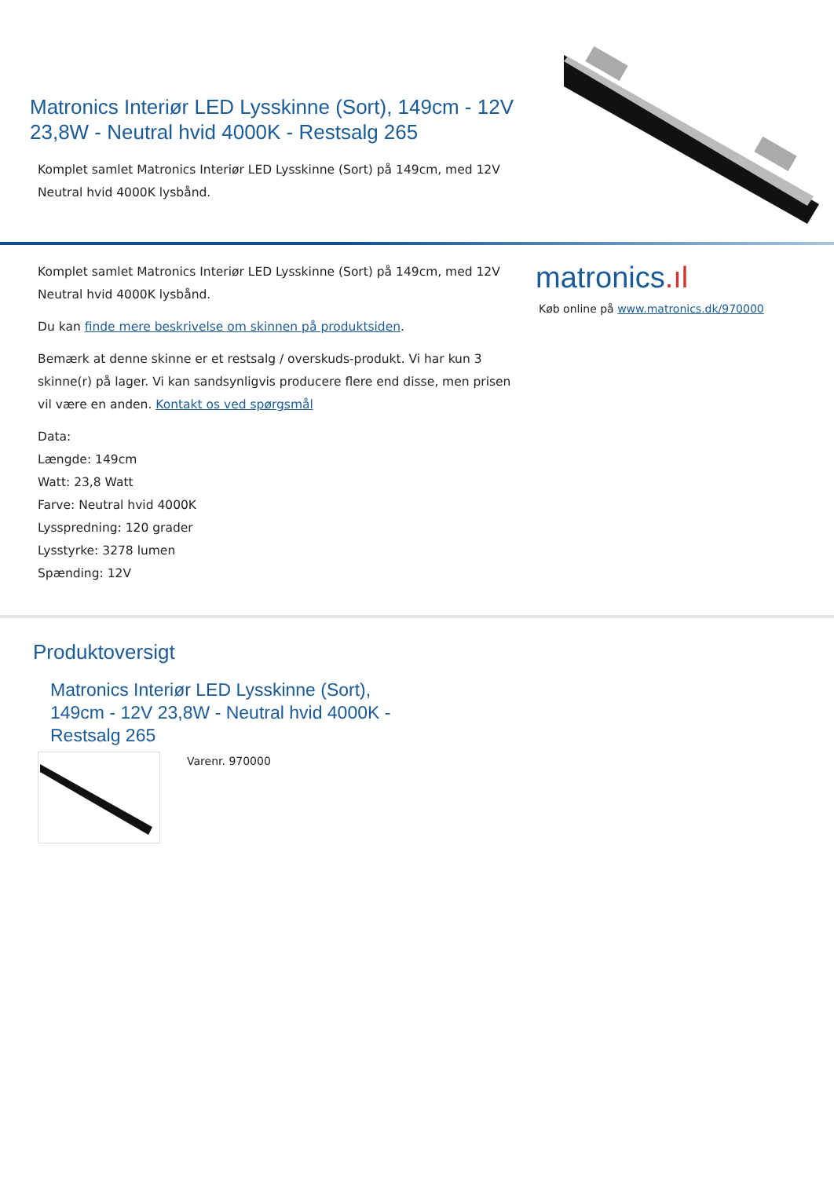Matronics Interiør LED Lysskinne (Sort), 149cm - 12V 23,8W - Neutral hvid 4000K - Restsalg 265
Komplet samlet Matronics Interiør LED Lysskinne (Sort) på 149cm, med 12V Neutral hvid 4000K lysbånd.
Komplet samlet Matronics Interiør LED Lysskinne (Sort) på 149cm, med 12V Neutral hvid 4000K lysbånd.
Du kan finde mere beskrivelse om skinnen på produktsiden.
Bemærk at denne skinne er et restsalg / overskuds-produkt. Vi har kun 3 skinne(r) på lager. Vi kan sandsynligvis producere flere end disse, men prisen vil være en anden. Kontakt os ved spørgsmål
Data:
Længde: 149cm
Watt: 23,8 Watt
Farve: Neutral hvid 4000K
Lysspredning: 120 grader
Lysstyrke: 3278 lumen
Spænding: 12V
matronics.ıl
Køb online på www.matronics.dk/970000
Produktoversigt
Matronics Interiør LED Lysskinne (Sort), 149cm - 12V 23,8W - Neutral hvid 4000K - Restsalg 265
Varenr. 970000